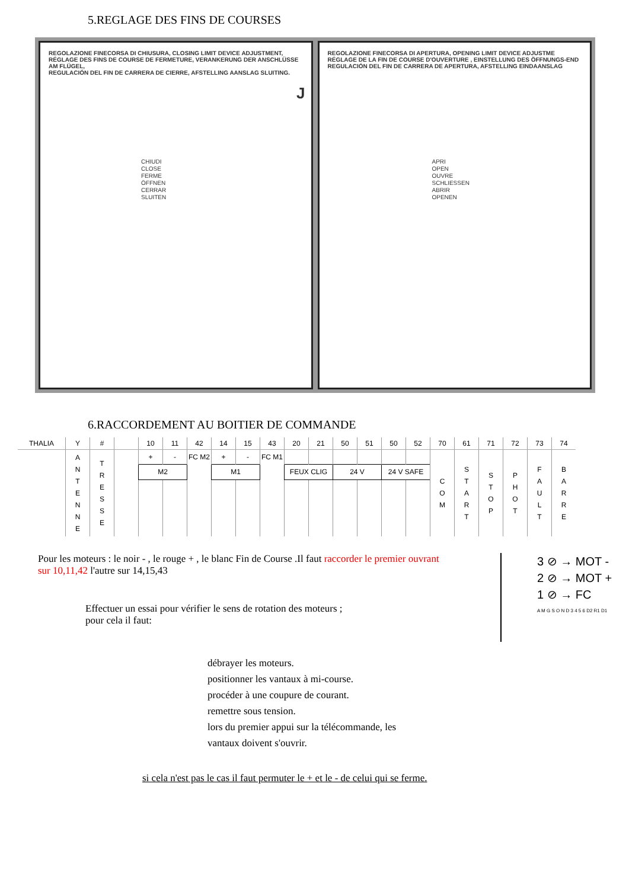5.REGLAGE DES FINS DE COURSES
REGOLAZIONE FINECORSA DI CHIUSURA, CLOSING LIMIT DEVICE ADJUSTMENT,
RÉGLAGE DES FINS DE COURSE DE FERMETURE, VERANKERUNG DER ANSCHLÜSSE AM FLÜGEL,
REGULACIÓN DEL FIN DE CARRERA DE CIERRE, AFSTELLING AANSLAG SLUITING.
J
CHIUDI
CLOSE
FERME
ÖFFNEN
CERRAR
SLUITEN
REGOLAZIONE FINECORSA DI APERTURA, OPENING LIMIT DEVICE ADJUSTME
RÉGLAGE DE LA FIN DE COURSE D'OUVERTURE , EINSTELLUNG DES ÖFFNUNGS-END
REGULACIÓN DEL FIN DE CARRERA DE APERTURA, AFSTELLING EINDAANSLAG
APRI
OPEN
OUVRE
SCHLIESSEN
ABRIR
OPENEN
6.RACCORDEMENT AU BOITIER DE COMMANDE
| THALIA | Y | # | | 10 | 11 | 42 | 14 | 15 | 43 | 20 | 21 | 50 | 51 | 50 | 52 | 70 | 61 | 71 | 72 | 73 | 74 |
| --- | --- | --- | --- | --- | --- | --- | --- | --- | --- | --- | --- | --- | --- | --- | --- | --- | --- | --- | --- | --- | --- |
| | A N T E N N E | T R E S S E | | + | - | FC M2 | + | - | FC M1 | | | | | | | C O M | S T A R T | S T O P | P H O T | F A U L T | B A R R E |
| | | | | M2 | | | M1 | | | FEUX CLIG | | 24 V | | 24 V SAFE | | | | | | | |
Pour les moteurs : le noir - , le rouge + , le blanc Fin de Course .Il faut raccorder le premier ouvrant sur 10,11,42 l'autre sur 14,15,43
Effectuer un essai pour vérifier le sens de rotation des moteurs ;
pour cela il faut:
3 ⊘ → MOT -
2 ⊘ → MOT +
1 ⊘ → FC
A M G S O N D 3 4 5 6 D2 R1 D1
débrayer les moteurs.
positionner les vantaux à mi-course.
procéder à une coupure de courant.
remettre sous tension.
lors du premier appui sur la télécommande, les
vantaux doivent s'ouvrir.
si cela n'est pas le cas il faut permuter le + et le - de celui qui se ferme.